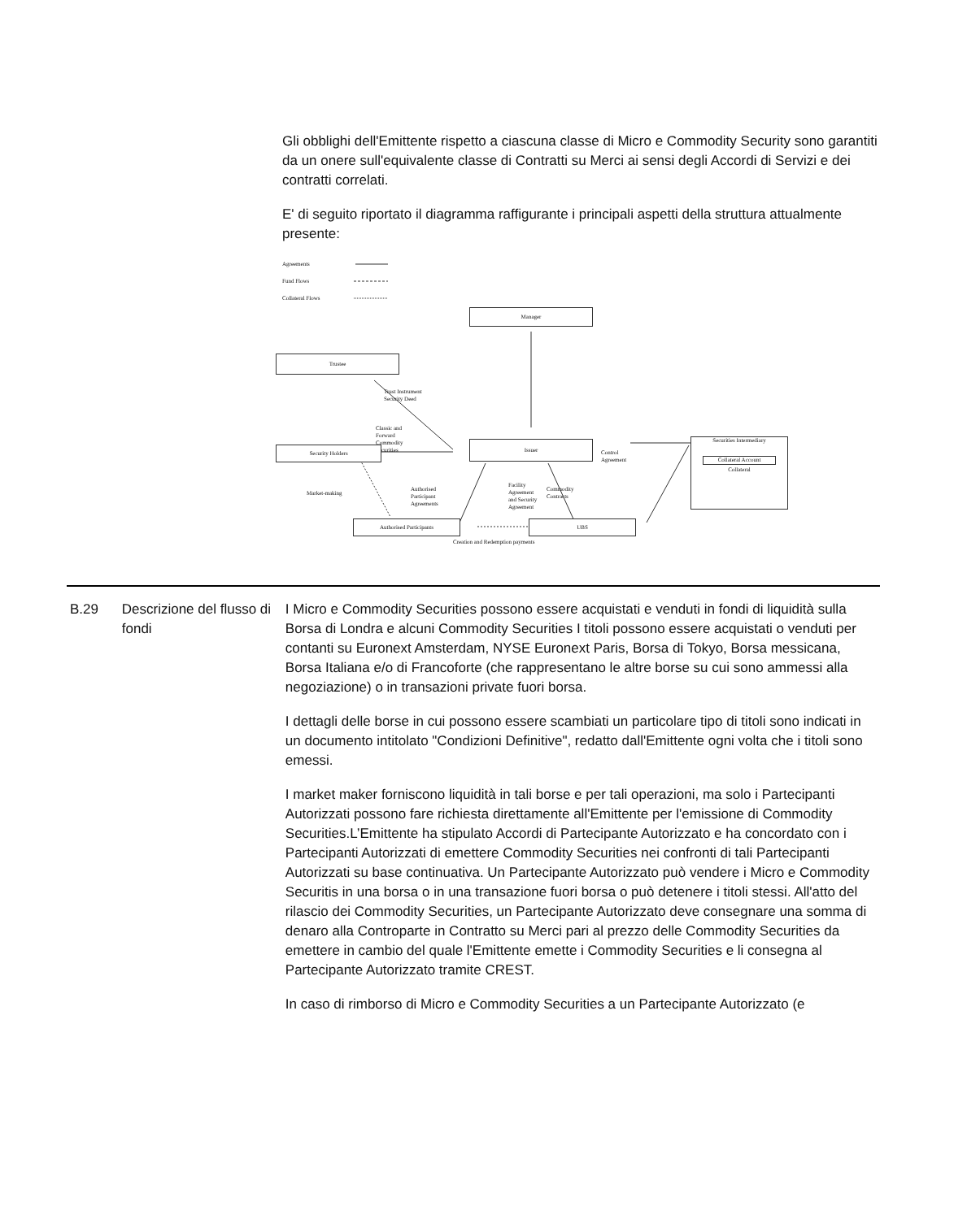Gli obblighi dell'Emittente rispetto a ciascuna classe di Micro e Commodity Security sono garantiti da un onere sull'equivalente classe di Contratti su Merci ai sensi degli Accordi di Servizi e dei contratti correlati.
E' di seguito riportato il diagramma raffigurante i principali aspetti della struttura attualmente presente:
Agreements
Fund Flows
Collateral Flows
Manager
Trustee
Trust Instrument
Security Deed
Classic and
Forward
Commodity
Securities
Security Holders
Issuer
Control
Agreement
Securities Intermediary
Collateral Account
Collateral
Market-making
Authorised
Participant
Agreements
Facility
Agreement
and Security
Agreement
Commodity
Contracts
Authorised Participants UBS
Creation and Redemption payments
| B.29 | Descrizione del flusso di fondi | I Micro e Commodity Securities possono essere acquistati e venduti in fondi di liquidità sulla Borsa di Londra e alcuni Commodity Securities I titoli possono essere acquistati o venduti per contanti su Euronext Amsterdam, NYSE Euronext Paris, Borsa di Tokyo, Borsa messicana, Borsa Italiana e/o di Francoforte (che rappresentano le altre borse su cui sono ammessi alla negoziazione) o in transazioni private fuori borsa. I dettagli delle borse in cui possono essere scambiati un particolare tipo di titoli sono indicati in un documento intitolato "Condizioni Definitive", redatto dall'Emittente ogni volta che i titoli sono emessi. I market maker forniscono liquidità in tali borse e per tali operazioni, ma solo i Partecipanti Autorizzati possono fare richiesta direttamente all'Emittente per l'emissione di Commodity Securities.L’Emittente ha stipulato Accordi di Partecipante Autorizzato e ha concordato con i Partecipanti Autorizzati di emettere Commodity Securities nei confronti di tali Partecipanti Autorizzati su base continuativa. Un Partecipante Autorizzato può vendere i Micro e Commodity Securitis in una borsa o in una transazione fuori borsa o può detenere i titoli stessi. All'atto del rilascio dei Commodity Securities, un Partecipante Autorizzato deve consegnare una somma di denaro alla Controparte in Contratto su Merci pari al prezzo delle Commodity Securities da emettere in cambio del quale l'Emittente emette i Commodity Securities e li consegna al Partecipante Autorizzato tramite CREST. In caso di rimborso di Micro e Commodity Securities a un Partecipante Autorizzato (e |